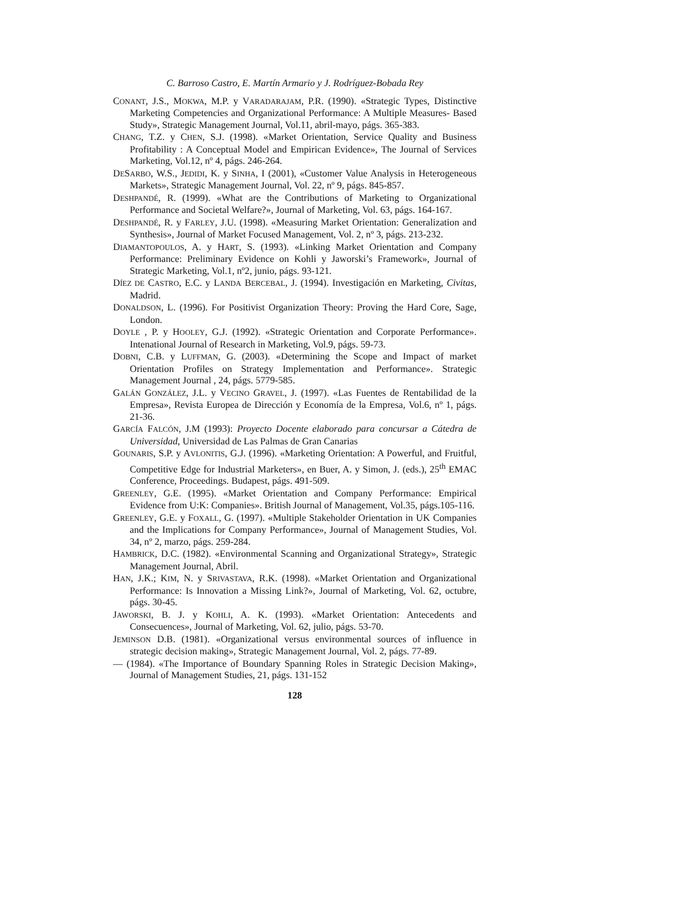C. Barroso Castro, E. Martín Armario y J. Rodríguez-Bobada Rey
CONANT, J.S., MOKWA, M.P. y VARADARAJAM, P.R. (1990). «Strategic Types, Distinctive Marketing Competencies and Organizational Performance: A Multiple Measures- Based Study», Strategic Management Journal, Vol.11, abril-mayo, págs. 365-383.
CHANG, T.Z. y CHEN, S.J. (1998). «Market Orientation, Service Quality and Business Profitability : A Conceptual Model and Empirican Evidence», The Journal of Services Marketing, Vol.12, nº 4, págs. 246-264.
DESARBO, W.S., JEDIDI, K. y SINHA, I (2001), «Customer Value Analysis in Heterogeneous Markets», Strategic Management Journal, Vol. 22, nº 9, págs. 845-857.
DESHPANDÉ, R. (1999). «What are the Contributions of Marketing to Organizational Performance and Societal Welfare?», Journal of Marketing, Vol. 63, págs. 164-167.
DESHPANDÉ, R. y FARLEY, J.U. (1998). «Measuring Market Orientation: Generalization and Synthesis», Journal of Market Focused Management, Vol. 2, nº 3, págs. 213-232.
DIAMANTOPOULOS, A. y HART, S. (1993). «Linking Market Orientation and Company Performance: Preliminary Evidence on Kohli y Jaworski’s Framework», Journal of Strategic Marketing, Vol.1, nº2, junio, págs. 93-121.
DÍEZ DE CASTRO, E.C. y LANDA BERCEBAL, J. (1994). Investigación en Marketing, Civitas, Madrid.
DONALDSON, L. (1996). For Positivist Organization Theory: Proving the Hard Core, Sage, London.
DOYLE , P. y HOOLEY, G.J. (1992). «Strategic Orientation and Corporate Performance». Intenational Journal of Research in Marketing, Vol.9, págs. 59-73.
DOBNI, C.B. y LUFFMAN, G. (2003). «Determining the Scope and Impact of market Orientation Profiles on Strategy Implementation and Performance». Strategic Management Journal , 24, págs. 5779-585.
GALÁN GONZÁLEZ, J.L. y VECINO GRAVEL, J. (1997). «Las Fuentes de Rentabilidad de la Empresa», Revista Europea de Dirección y Economía de la Empresa, Vol.6, nº 1, págs. 21-36.
GARCÍA FALCÓN, J.M (1993): Proyecto Docente elaborado para concursar a Cátedra de Universidad, Universidad de Las Palmas de Gran Canarias
GOUNARIS, S.P. y AVLONITIS, G.J. (1996). «Marketing Orientation: A Powerful, and Fruitful, Competitive Edge for Industrial Marketers», en Buer, A. y Simon, J. (eds.), 25<sup>th</sup> EMAC Conference, Proceedings. Budapest, págs. 491-509.
GREENLEY, G.E. (1995). «Market Orientation and Company Performance: Empirical Evidence from U:K: Companies». British Journal of Management, Vol.35, págs.105-116.
GREENLEY, G.E. y FOXALL, G. (1997). «Multiple Stakeholder Orientation in UK Companies and the Implications for Company Performance», Journal of Management Studies, Vol. 34, nº 2, marzo, págs. 259-284.
HAMBRICK, D.C. (1982). «Environmental Scanning and Organizational Strategy», Strategic Management Journal, Abril.
HAN, J.K.; KIM, N. y SRIVASTAVA, R.K. (1998). «Market Orientation and Organizational Performance: Is Innovation a Missing Link?», Journal of Marketing, Vol. 62, octubre, págs. 30-45.
JAWORSKI, B. J. y KOHLI, A. K. (1993). «Market Orientation: Antecedents and Consecuences», Journal of Marketing, Vol. 62, julio, págs. 53-70.
JEMINSON D.B. (1981). «Organizational versus environmental sources of influence in strategic decision making», Strategic Management Journal, Vol. 2, págs. 77-89.
— (1984). «The Importance of Boundary Spanning Roles in Strategic Decision Making», Journal of Management Studies, 21, págs. 131-152
128